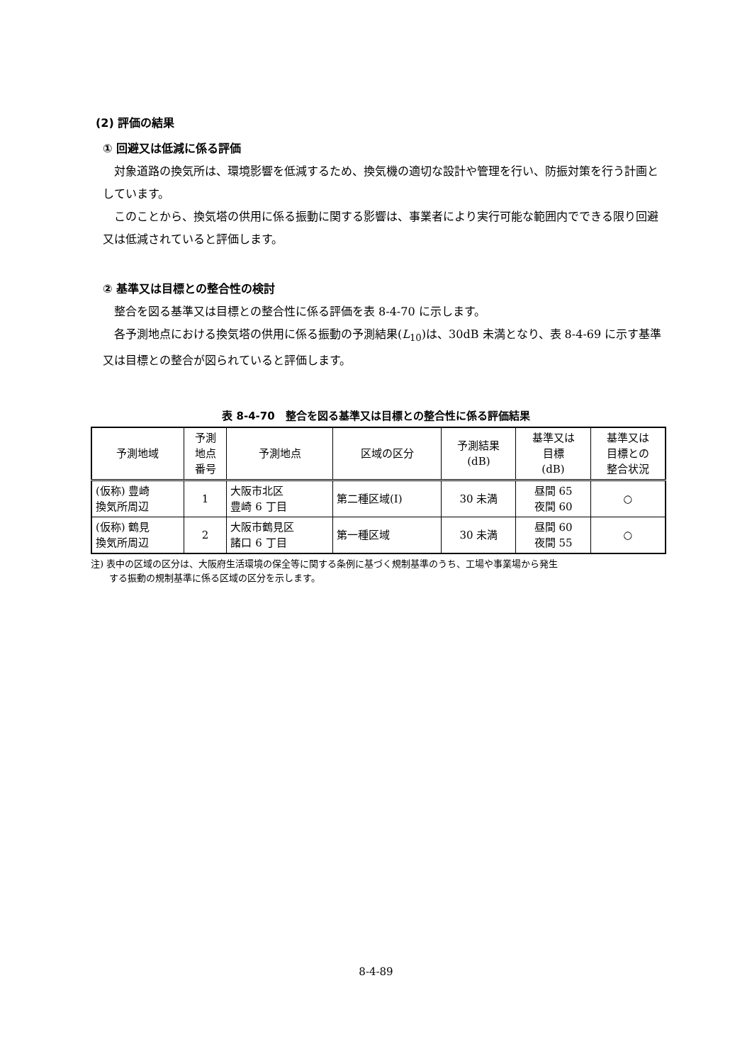(2) 評価の結果
① 回避又は低減に係る評価
対象道路の換気所は、環境影響を低減するため、換気機の適切な設計や管理を行い、防振対策を行う計画としています。
このことから、換気塔の供用に係る振動に関する影響は、事業者により実行可能な範囲内でできる限り回避又は低減されていると評価します。
② 基準又は目標との整合性の検討
整合を図る基準又は目標との整合性に係る評価を表 8-4-70 に示します。
各予測地点における換気塔の供用に係る振動の予測結果(L<sub>10</sub>)は、30dB 未満となり、表 8-4-69 に示す基準又は目標との整合が図られていると評価します。
表 8-4-70　整合を図る基準又は目標との整合性に係る評価結果
| 予測地域 | 予測 地点 番号 | 予測地点 | 区域の区分 | 予測結果 (dB) | 基準又は 目標 (dB) | 基準又は 目標との 整合状況 |
| --- | --- | --- | --- | --- | --- | --- |
| (仮称) 豊崎 換気所周辺 | 1 | 大阪市北区 豊崎 6 丁目 | 第二種区域(Ⅰ) | 30 未満 | 昼間 65 夜間 60 | ○ |
| (仮称) 鶴見 換気所周辺 | 2 | 大阪市鶴見区 諸口 6 丁目 | 第一種区域 | 30 未満 | 昼間 60 夜間 55 | ○ |
注) 表中の区域の区分は、大阪府生活環境の保全等に関する条例に基づく規制基準のうち、工場や事業場から発生
　　する振動の規制基準に係る区域の区分を示します。
8-4-89